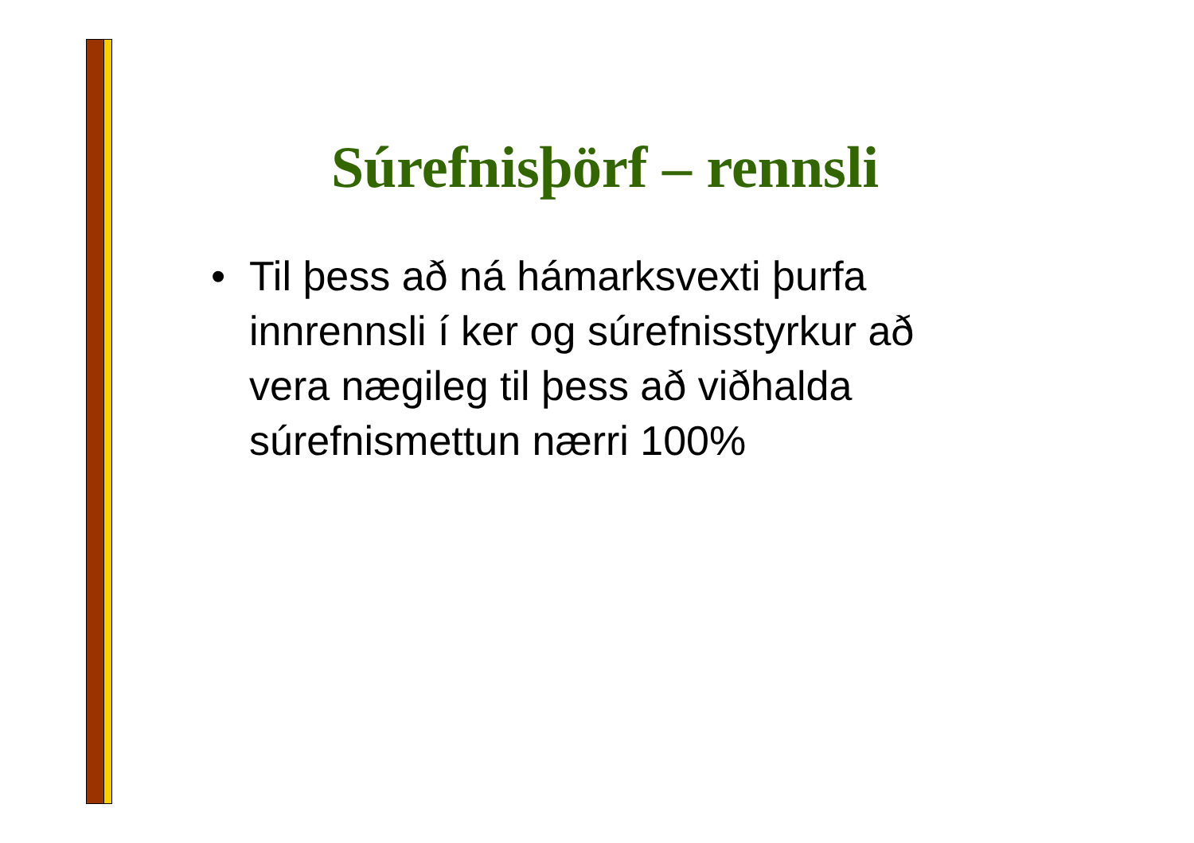Súrefnisþörf – rennsli
• Til þess að ná hámarksvexti þurfa innrennsli í ker og súrefnisstyrkur að vera nægileg til þess að viðhalda súrefnismettun nærri 100%